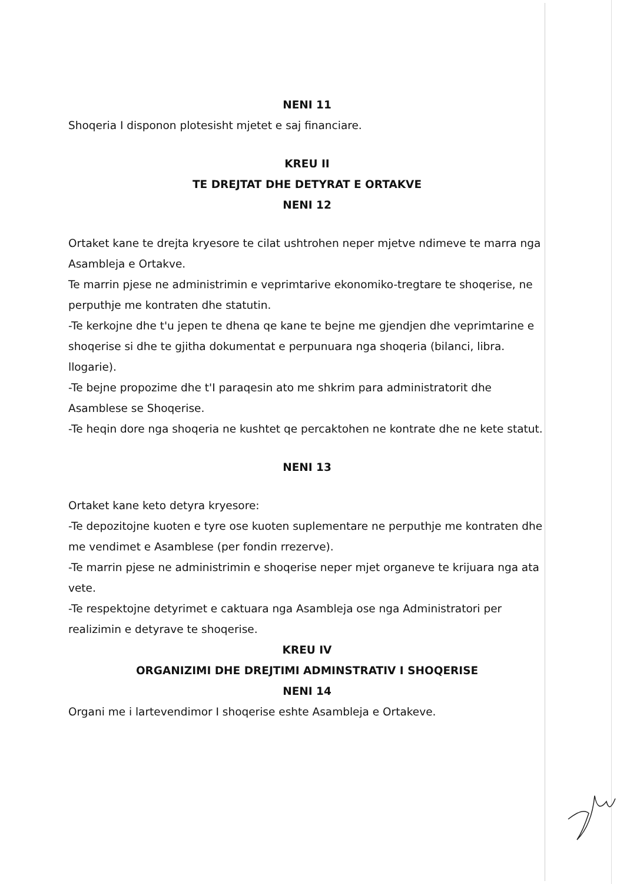NENI 11
Shoqeria I disponon plotesisht mjetet e saj financiare.
KREU II
TE DREJTAT DHE DETYRAT E ORTAKVE
NENI 12
Ortaket kane te drejta kryesore te cilat ushtrohen neper mjetve ndimeve te marra nga Asambleja e Ortakve.
Te marrin pjese ne administrimin e veprimtarive ekonomiko-tregtare te shoqerise, ne perputhje me kontraten dhe statutin.
-Te kerkojne dhe t'u jepen te dhena qe kane te bejne me gjendjen dhe veprimtarine e shoqerise si dhe te gjitha dokumentat e perpunuara nga shoqeria (bilanci, libra. llogarie).
-Te bejne propozime dhe t'I paraqesin ato me shkrim para administratorit dhe Asamblese se Shoqerise.
-Te heqin dore nga shoqeria ne kushtet qe percaktohen ne kontrate dhe ne kete statut.
NENI 13
Ortaket kane keto detyra kryesore:
-Te depozitojne kuoten e tyre ose kuoten suplementare ne perputhje me kontraten dhe me vendimet e Asamblese (per fondin rrezerve).
-Te marrin pjese ne administrimin e shoqerise neper mjet organeve te krijuara nga ata vete.
-Te respektojne detyrimet e caktuara nga Asambleja ose nga Administratori per realizimin e detyrave te shoqerise.
KREU IV
ORGANIZIMI DHE DREJTIMI ADMINSTRATIV I SHOQERISE
NENI 14
Organi me i lartevendimor I shoqerise eshte Asambleja e Ortakeve.